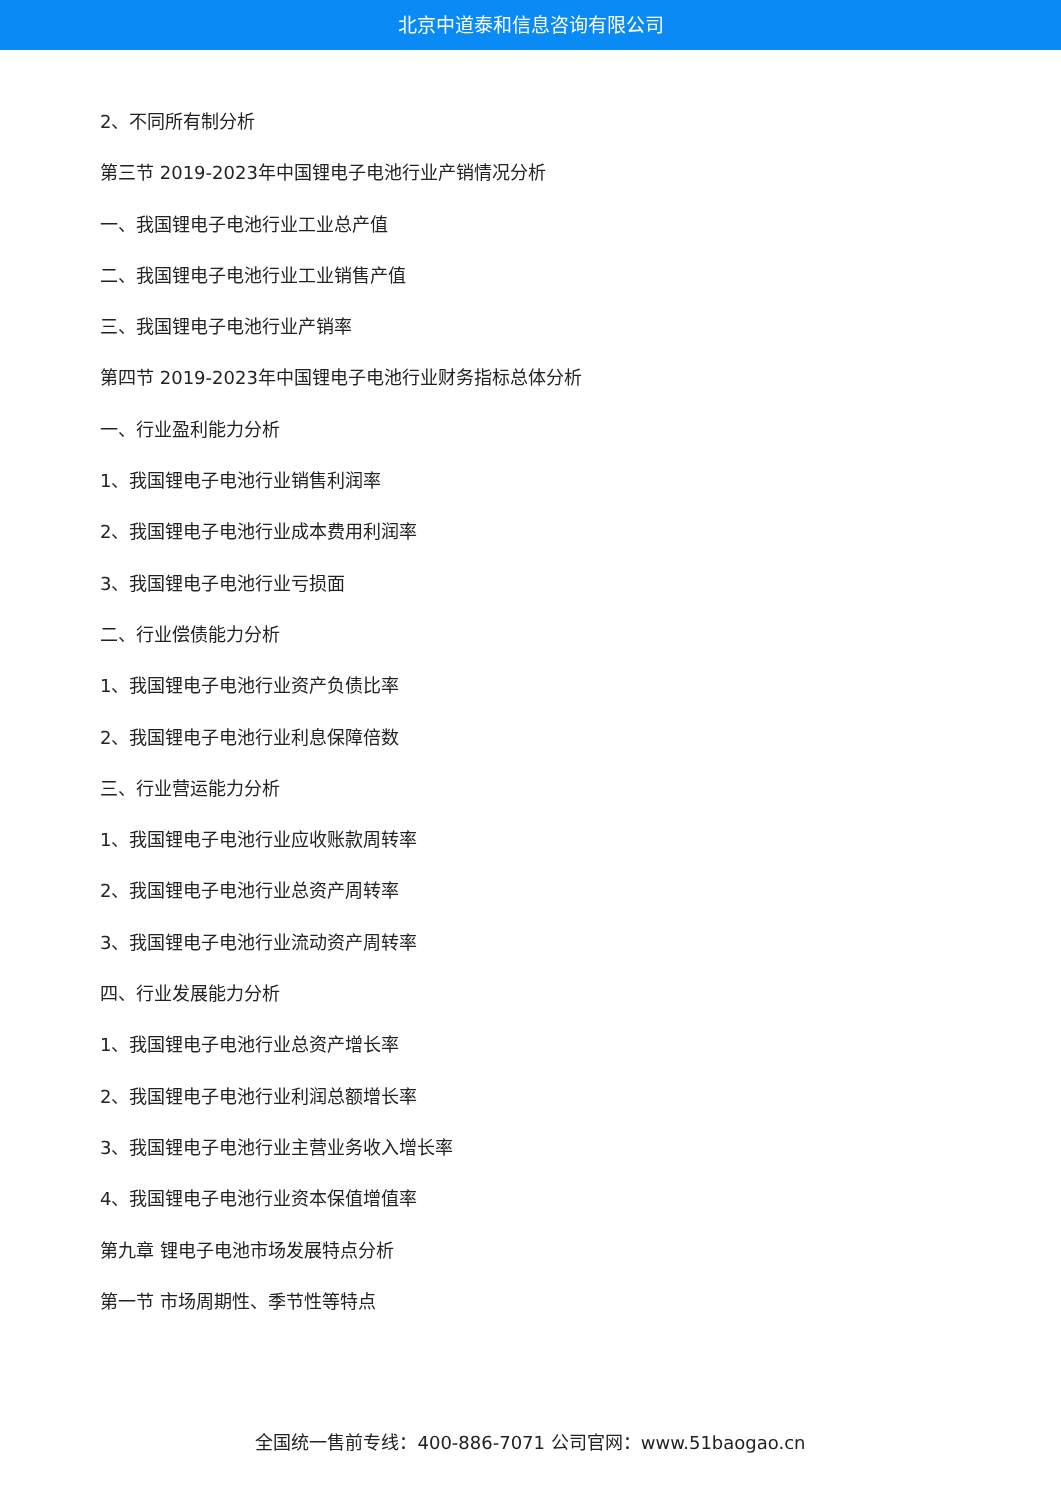北京中道泰和信息咨询有限公司
2、不同所有制分析
第三节 2019-2023年中国锂电子电池行业产销情况分析
一、我国锂电子电池行业工业总产值
二、我国锂电子电池行业工业销售产值
三、我国锂电子电池行业产销率
第四节 2019-2023年中国锂电子电池行业财务指标总体分析
一、行业盈利能力分析
1、我国锂电子电池行业销售利润率
2、我国锂电子电池行业成本费用利润率
3、我国锂电子电池行业亏损面
二、行业偿债能力分析
1、我国锂电子电池行业资产负债比率
2、我国锂电子电池行业利息保障倍数
三、行业营运能力分析
1、我国锂电子电池行业应收账款周转率
2、我国锂电子电池行业总资产周转率
3、我国锂电子电池行业流动资产周转率
四、行业发展能力分析
1、我国锂电子电池行业总资产增长率
2、我国锂电子电池行业利润总额增长率
3、我国锂电子电池行业主营业务收入增长率
4、我国锂电子电池行业资本保值增值率
第九章 锂电子电池市场发展特点分析
第一节 市场周期性、季节性等特点
全国统一售前专线：400-886-7071 公司官网：www.51baogao.cn